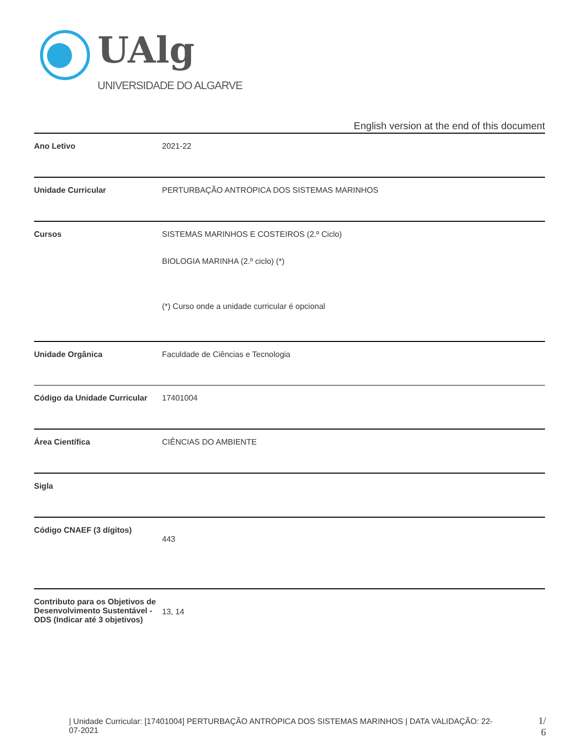UAlg
UNIVERSIDADE DO ALGARVE
English version at the end of this document
| Ano Letivo | 2021-22 |
| Unidade Curricular | PERTURBAÇÃO ANTRÓPICA DOS SISTEMAS MARINHOS |
| Cursos | SISTEMAS MARINHOS E COSTEIROS (2.º Ciclo) BIOLOGIA MARINHA (2.º ciclo) (*) (*) Curso onde a unidade curricular é opcional |
| Unidade Orgânica | Faculdade de Ciências e Tecnologia |
| Código da Unidade Curricular | 17401004 |
| Área Científica | CIÊNCIAS DO AMBIENTE |
| Sigla | |
| Código CNAEF (3 dígitos) | 443 |
| Contributo para os Objetivos de Desenvolvimento Sustentável - ODS (Indicar até 3 objetivos) | 13, 14 |
| Unidade Curricular: [17401004] PERTURBAÇÃO ANTRÓPICA DOS SISTEMAS MARINHOS | DATA VALIDAÇÃO: 22-07-2021
1/
6